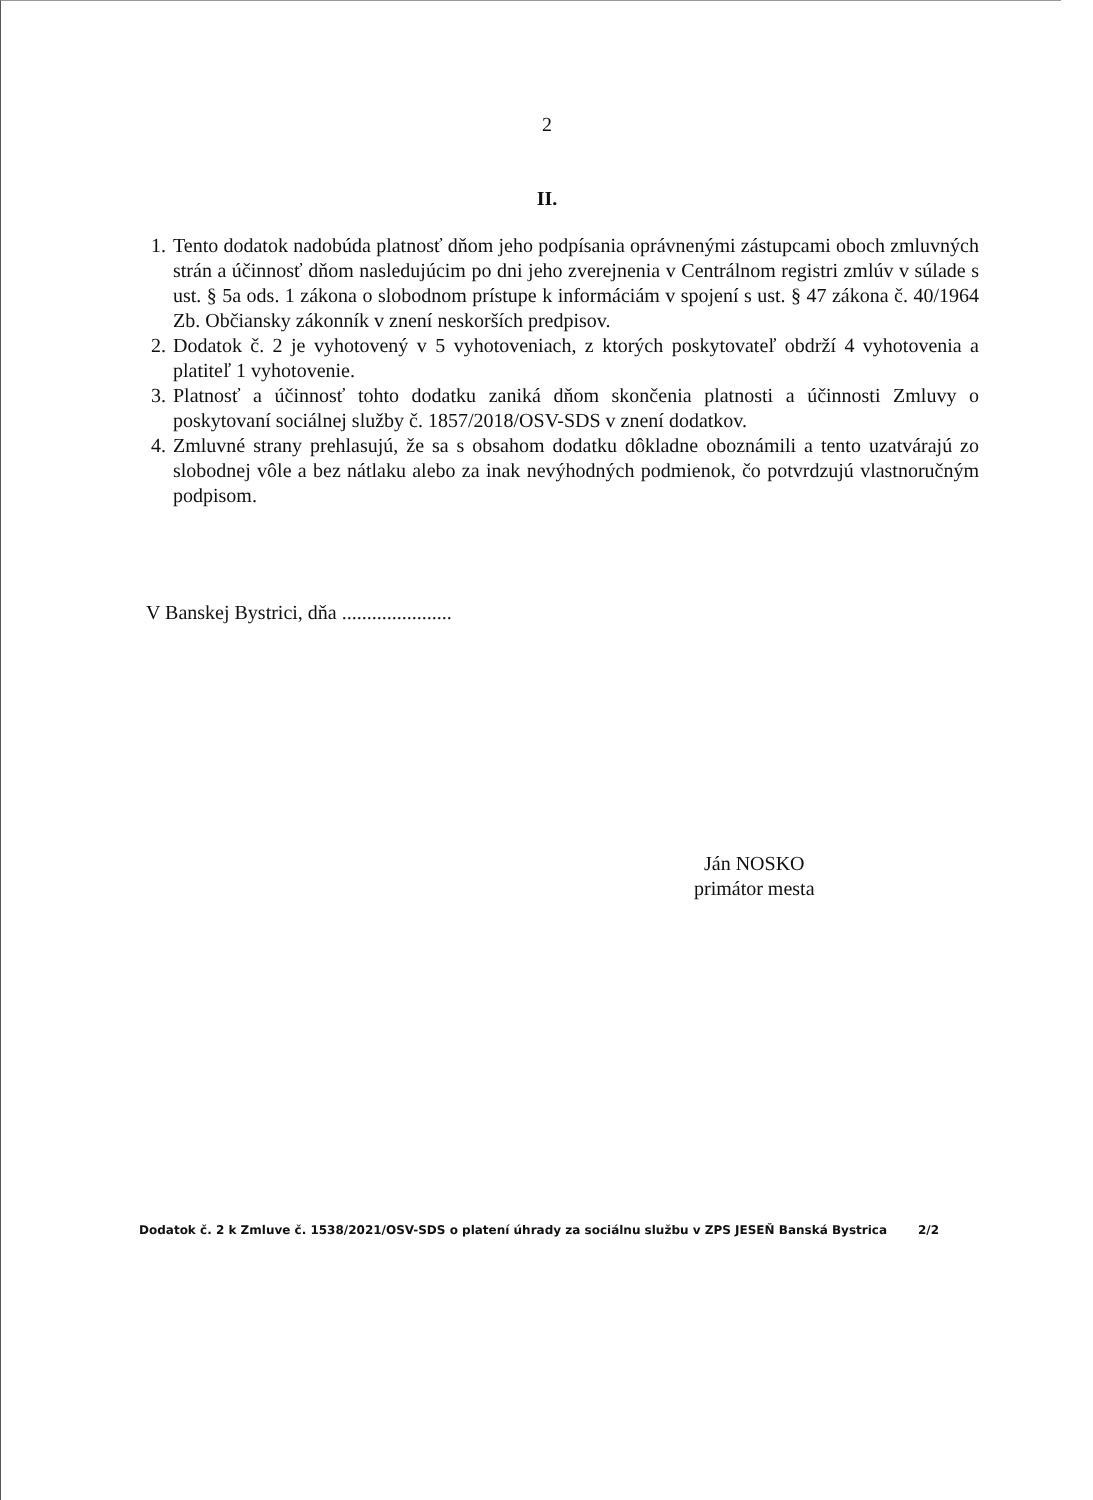2
II.
1. Tento dodatok nadobúda platnosť dňom jeho podpísania oprávnenými zástupcami oboch zmluvných strán a účinnosť dňom nasledujúcim po dni jeho zverejnenia v Centrálnom registri zmlúv v súlade s ust. § 5a ods. 1 zákona o slobodnom prístupe k informáciám v spojení s ust. § 47 zákona č. 40/1964 Zb. Občiansky zákonník v znení neskorších predpisov.
2. Dodatok č. 2 je vyhotovený v 5 vyhotoveniach, z ktorých poskytovateľ obdrží 4 vyhotovenia a platiteľ 1 vyhotovenie.
3. Platnosť a účinnosť tohto dodatku zaniká dňom skončenia platnosti a účinnosti Zmluvy o poskytovaní sociálnej služby č. 1857/2018/OSV-SDS v znení dodatkov.
4. Zmluvné strany prehlasujú, že sa s obsahom dodatku dôkladne oboznámili a tento uzatvárajú zo slobodnej vôle a bez nátlaku alebo za inak nevýhodných podmienok, čo potvrdzujú vlastnoručným podpisom.
V Banskej Bystrici, dňa ......................
Ján NOSKO
primátor mesta
Dodatok č. 2 k Zmluve č. 1538/2021/OSV-SDS o platení úhrady za sociálnu službu v ZPS JESEŇ Banská Bystrica 2/2